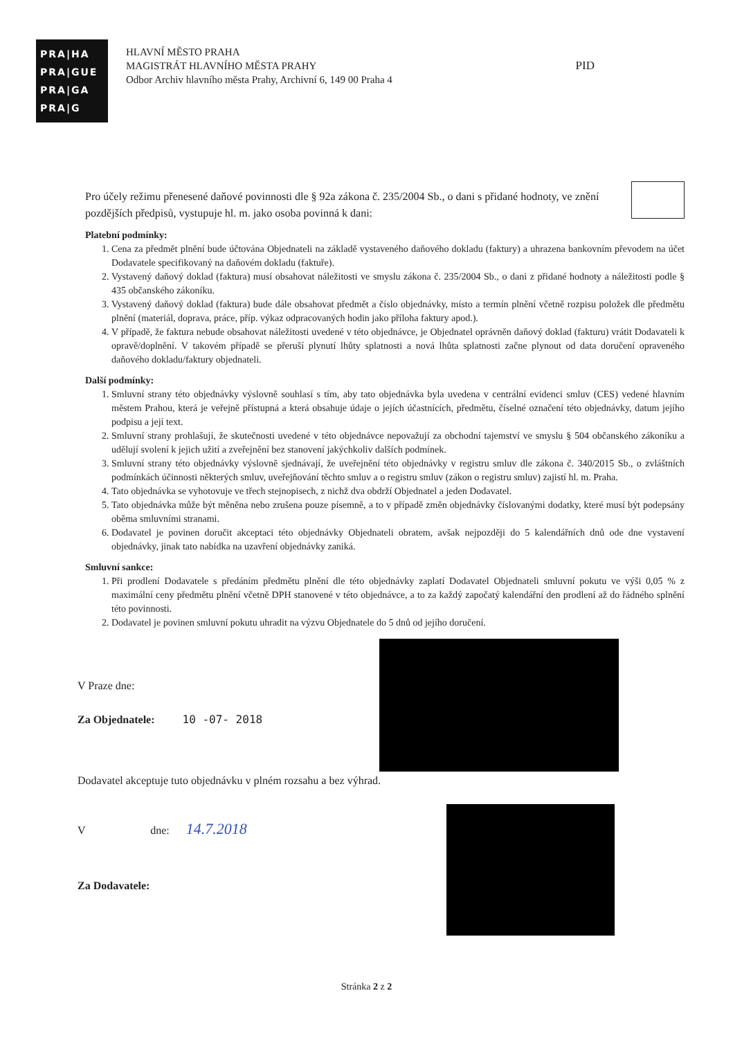PRA|HA
PRA|GUE
PRA|GA
PRA|G
HLAVNÍ MĚSTO PRAHA
MAGISTRÁT HLAVNÍHO MĚSTA PRAHY
Odbor Archiv hlavního města Prahy, Archivní 6, 149 00 Praha 4
PID
Pro účely režimu přenesené daňové povinnosti dle § 92a zákona č. 235/2004 Sb., o dani s přidané hodnoty, ve znění pozdějších předpisů, vystupuje hl. m. jako osoba povinná k dani:
Platební podmínky:
1. Cena za předmět plnění bude účtována Objednateli na základě vystaveného daňového dokladu (faktury) a uhrazena bankovním převodem na účet Dodavatele specifikovaný na daňovém dokladu (faktuře).
2. Vystavený daňový doklad (faktura) musí obsahovat náležitosti ve smyslu zákona č. 235/2004 Sb., o dani z přidané hodnoty a náležitosti podle § 435 občanského zákoníku.
3. Vystavený daňový doklad (faktura) bude dále obsahovat předmět a číslo objednávky, místo a termín plnění včetně rozpisu položek dle předmětu plnění (materiál, doprava, práce, příp. výkaz odpracovaných hodin jako příloha faktury apod.).
4. V případě, že faktura nebude obsahovat náležitosti uvedené v této objednávce, je Objednatel oprávněn daňový doklad (fakturu) vrátit Dodavateli k opravě/doplnění. V takovém případě se přeruší plynutí lhůty splatnosti a nová lhůta splatnosti začne plynout od data doručení opraveného daňového dokladu/faktury objednateli.
Další podmínky:
1. Smluvní strany této objednávky výslovně souhlasí s tím, aby tato objednávka byla uvedena v centrální evidenci smluv (CES) vedené hlavním městem Prahou, která je veřejně přístupná a která obsahuje údaje o jejích účastnících, předmětu, číselné označení této objednávky, datum jejího podpisu a její text.
2. Smluvní strany prohlašují, že skutečnosti uvedené v této objednávce nepovažují za obchodní tajemství ve smyslu § 504 občanského zákoníku a udělují svolení k jejich užití a zveřejnění bez stanovení jakýchkoliv dalších podmínek.
3. Smluvní strany této objednávky výslovně sjednávají, že uveřejnění této objednávky v registru smluv dle zákona č. 340/2015 Sb., o zvláštních podmínkách účinnosti některých smluv, uveřejňování těchto smluv a o registru smluv (zákon o registru smluv) zajistí hl. m. Praha.
4. Tato objednávka se vyhotovuje ve třech stejnopisech, z nichž dva obdrží Objednatel a jeden Dodavatel.
5. Tato objednávka může být měněna nebo zrušena pouze písemně, a to v případě změn objednávky číslovanými dodatky, které musí být podepsány oběma smluvními stranami.
6. Dodavatel je povinen doručit akceptaci této objednávky Objednateli obratem, avšak nejpozději do 5 kalendářních dnů ode dne vystavení objednávky, jinak tato nabídka na uzavření objednávky zaniká.
Smluvní sankce:
1. Při prodlení Dodavatele s předáním předmětu plnění dle této objednávky zaplatí Dodavatel Objednateli smluvní pokutu ve výši 0,05 % z maximální ceny předmětu plnění včetně DPH stanovené v této objednávce, a to za každý započatý kalendářní den prodlení až do řádného splnění této povinnosti.
2. Dodavatel je povinen smluvní pokutu uhradit na výzvu Objednatele do 5 dnů od jejího doručení.
V Praze dne:
Za Objednatele: 10 -07- 2018
Dodavatel akceptuje tuto objednávku v plném rozsahu a bez výhrad.
V dne: 14.7.2018
Za Dodavatele:
Stránka 2 z 2